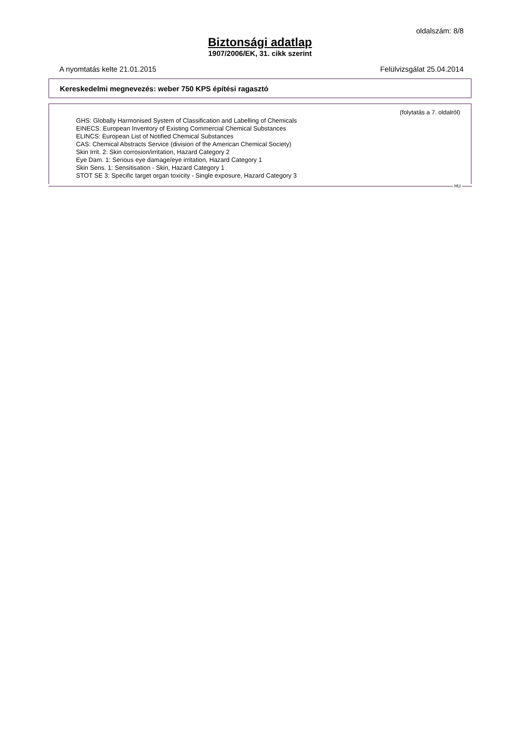oldalszám: 8/8
Biztonsági adatlap
1907/2006/EK, 31. cikk szerint
A nyomtatás kelte 21.01.2015 Felülvizsgálat 25.04.2014
Kereskedelmi megnevezés: weber 750 KPS építési ragasztó
(folytatás a 7. oldalról)
GHS: Globally Harmonised System of Classification and Labelling of Chemicals
EINECS: European Inventory of Existing Commercial Chemical Substances
ELINCS: European List of Notified Chemical Substances
CAS: Chemical Abstracts Service (division of the American Chemical Society)
Skin Irrit. 2: Skin corrosion/irritation, Hazard Category 2
Eye Dam. 1: Serious eye damage/eye irritation, Hazard Category 1
Skin Sens. 1: Sensitisation - Skin, Hazard Category 1
STOT SE 3: Specific target organ toxicity - Single exposure, Hazard Category 3
HU